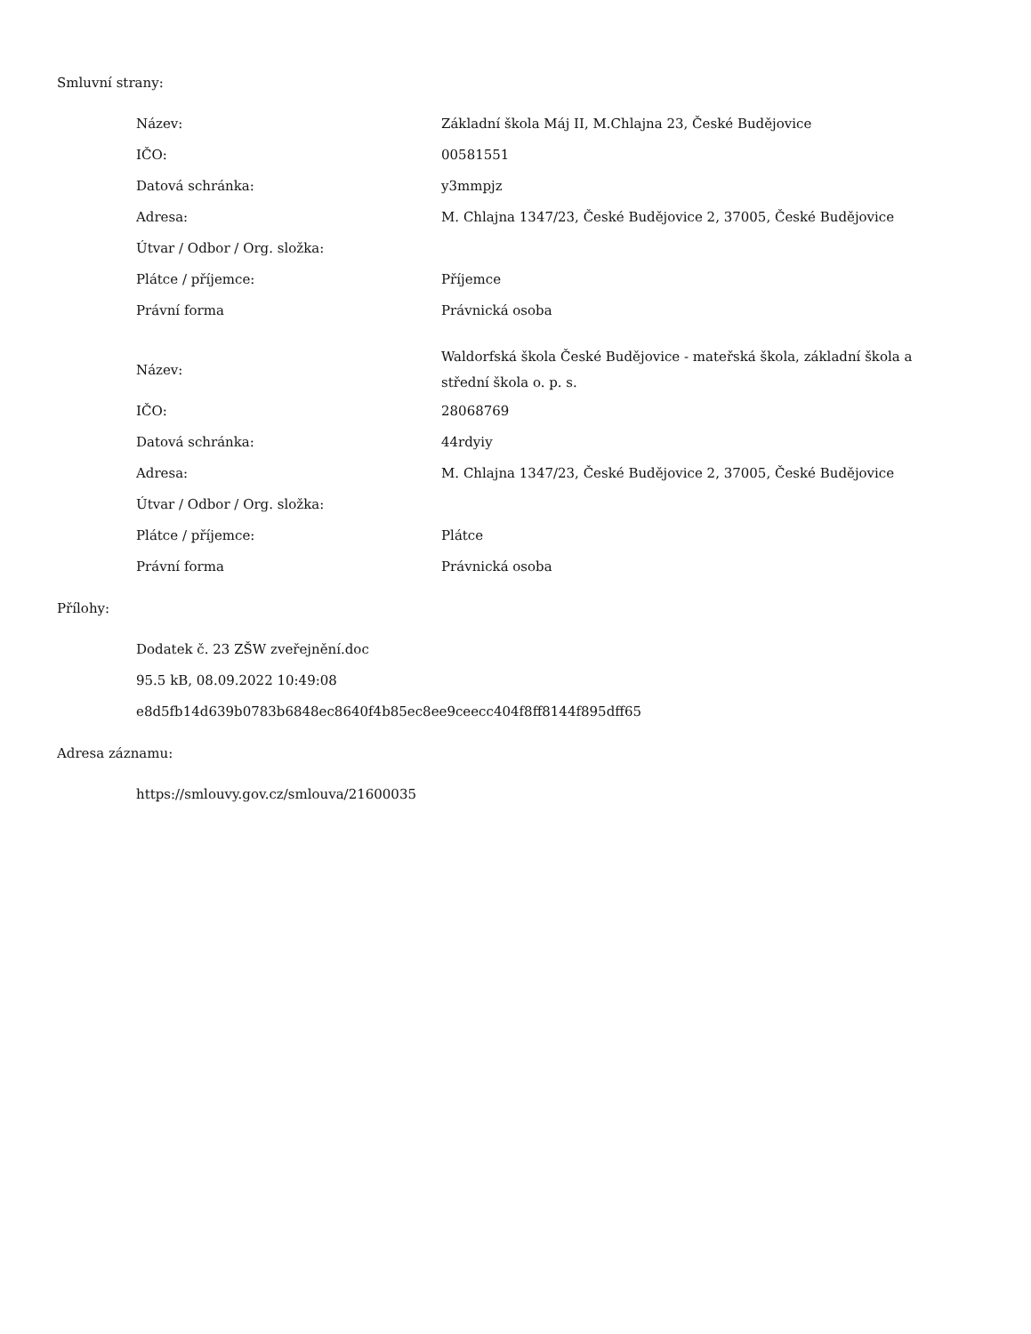Smluvní strany:
| Název: | Základní škola Máj II, M.Chlajna 23, České Budějovice |
| IČO: | 00581551 |
| Datová schránka: | y3mmpjz |
| Adresa: | M. Chlajna 1347/23, České Budějovice 2, 37005, České Budějovice |
| Útvar / Odbor / Org. složka: | |
| Plátce / příjemce: | Příjemce |
| Právní forma | Právnická osoba |
| Název: | Waldorfská škola České Budějovice - mateřská škola, základní škola a střední škola o. p. s. |
| IČO: | 28068769 |
| Datová schránka: | 44rdyiy |
| Adresa: | M. Chlajna 1347/23, České Budějovice 2, 37005, České Budějovice |
| Útvar / Odbor / Org. složka: | |
| Plátce / příjemce: | Plátce |
| Právní forma | Právnická osoba |
Přílohy:
Dodatek č. 23 ZŠW zveřejnění.doc
95.5 kB, 08.09.2022 10:49:08
e8d5fb14d639b0783b6848ec8640f4b85ec8ee9ceecc404f8ff8144f895dff65
Adresa záznamu:
https://smlouvy.gov.cz/smlouva/21600035